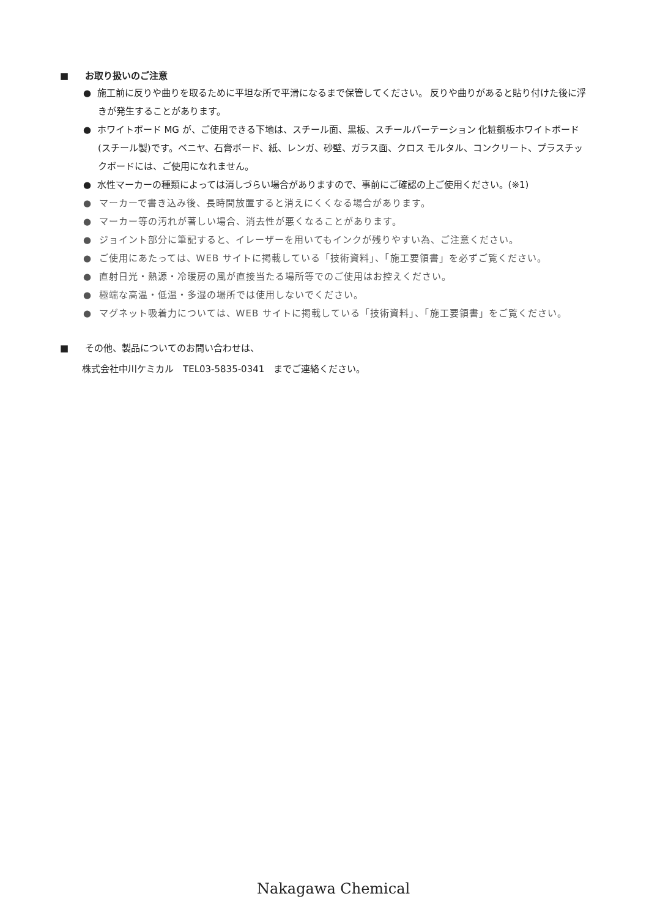■ お取り扱いのご注意
● 施工前に反りや曲りを取るために平坦な所で平滑になるまで保管してください。 反りや曲りがあると貼り付けた後に浮きが発生することがあります。
● ホワイトボード MG が、ご使用できる下地は、スチール面、黒板、スチールパーテーション 化粧鋼板ホワイトボード(スチール製)です。ベニヤ、石膏ボード、紙、レンガ、砂壁、ガラス面、クロス モルタル、コンクリート、プラスチックボードには、ご使用になれません。
● 水性マーカーの種類によっては消しづらい場合がありますので、事前にご確認の上ご使用ください。(※1)
● マーカーで書き込み後、長時間放置すると消えにくくなる場合があります。
● マーカー等の汚れが著しい場合、消去性が悪くなることがあります。
● ジョイント部分に筆記すると、イレーザーを用いてもインクが残りやすい為、ご注意ください。
● ご使用にあたっては、WEB サイトに掲載している「技術資料」、「施工要領書」を必ずご覧ください。
● 直射日光・熱源・冷暖房の風が直接当たる場所等でのご使用はお控えください。
● 極端な高温・低温・多湿の場所では使用しないでください。
● マグネット吸着力については、WEB サイトに掲載している「技術資料」、「施工要領書」をご覧ください。
■ その他、製品についてのお問い合わせは、
株式会社中川ケミカル　TEL03-5835-0341　までご連絡ください。
Nakagawa Chemical